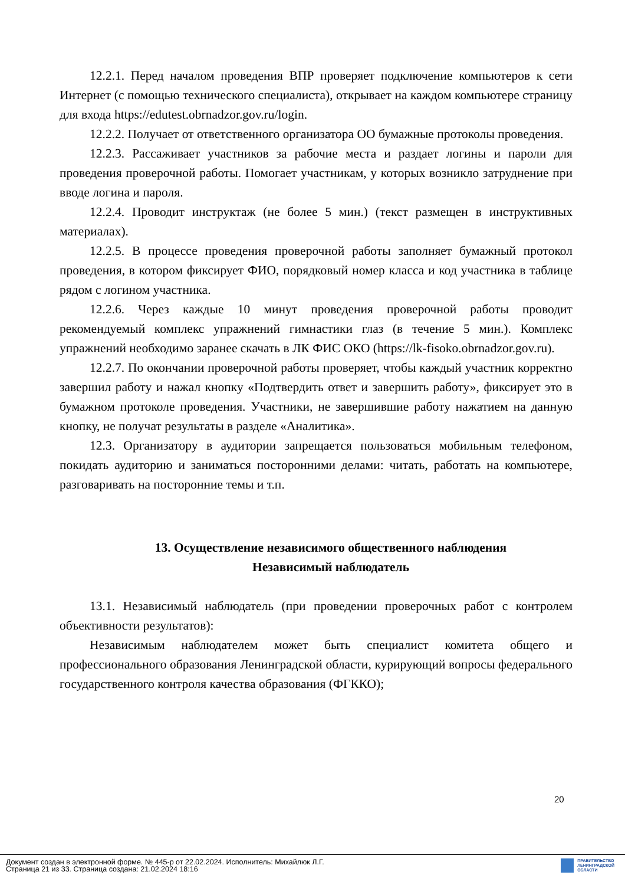12.2.1. Перед началом проведения ВПР проверяет подключение компьютеров к сети Интернет (с помощью технического специалиста), открывает на каждом компьютере страницу для входа https://edutest.obrnadzor.gov.ru/login.
12.2.2. Получает от ответственного организатора ОО бумажные протоколы проведения.
12.2.3. Рассаживает участников за рабочие места и раздает логины и пароли для проведения проверочной работы. Помогает участникам, у которых возникло затруднение при вводе логина и пароля.
12.2.4. Проводит инструктаж (не более 5 мин.) (текст размещен в инструктивных материалах).
12.2.5. В процессе проведения проверочной работы заполняет бумажный протокол проведения, в котором фиксирует ФИО, порядковый номер класса и код участника в таблице рядом с логином участника.
12.2.6. Через каждые 10 минут проведения проверочной работы проводит рекомендуемый комплекс упражнений гимнастики глаз (в течение 5 мин.). Комплекс упражнений необходимо заранее скачать в ЛК ФИС ОКО (https://lk-fisoko.obrnadzor.gov.ru).
12.2.7. По окончании проверочной работы проверяет, чтобы каждый участник корректно завершил работу и нажал кнопку «Подтвердить ответ и завершить работу», фиксирует это в бумажном протоколе проведения. Участники, не завершившие работу нажатием на данную кнопку, не получат результаты в разделе «Аналитика».
12.3. Организатору в аудитории запрещается пользоваться мобильным телефоном, покидать аудиторию и заниматься посторонними делами: читать, работать на компьютере, разговаривать на посторонние темы и т.п.
13. Осуществление независимого общественного наблюдения
Независимый наблюдатель
13.1. Независимый наблюдатель (при проведении проверочных работ с контролем объективности результатов):
Независимым наблюдателем может быть специалист комитета общего и профессионального образования Ленинградской области, курирующий вопросы федерального государственного контроля качества образования (ФГККО);
20
Документ создан в электронной форме. № 445-р от 22.02.2024. Исполнитель: Михайлюк Л.Г.
Страница 21 из 33. Страница создана: 21.02.2024 18:16
ПРАВИТЕЛЬСТВО
ЛЕНИНГРАДСКОЙ
ОБЛАСТИ